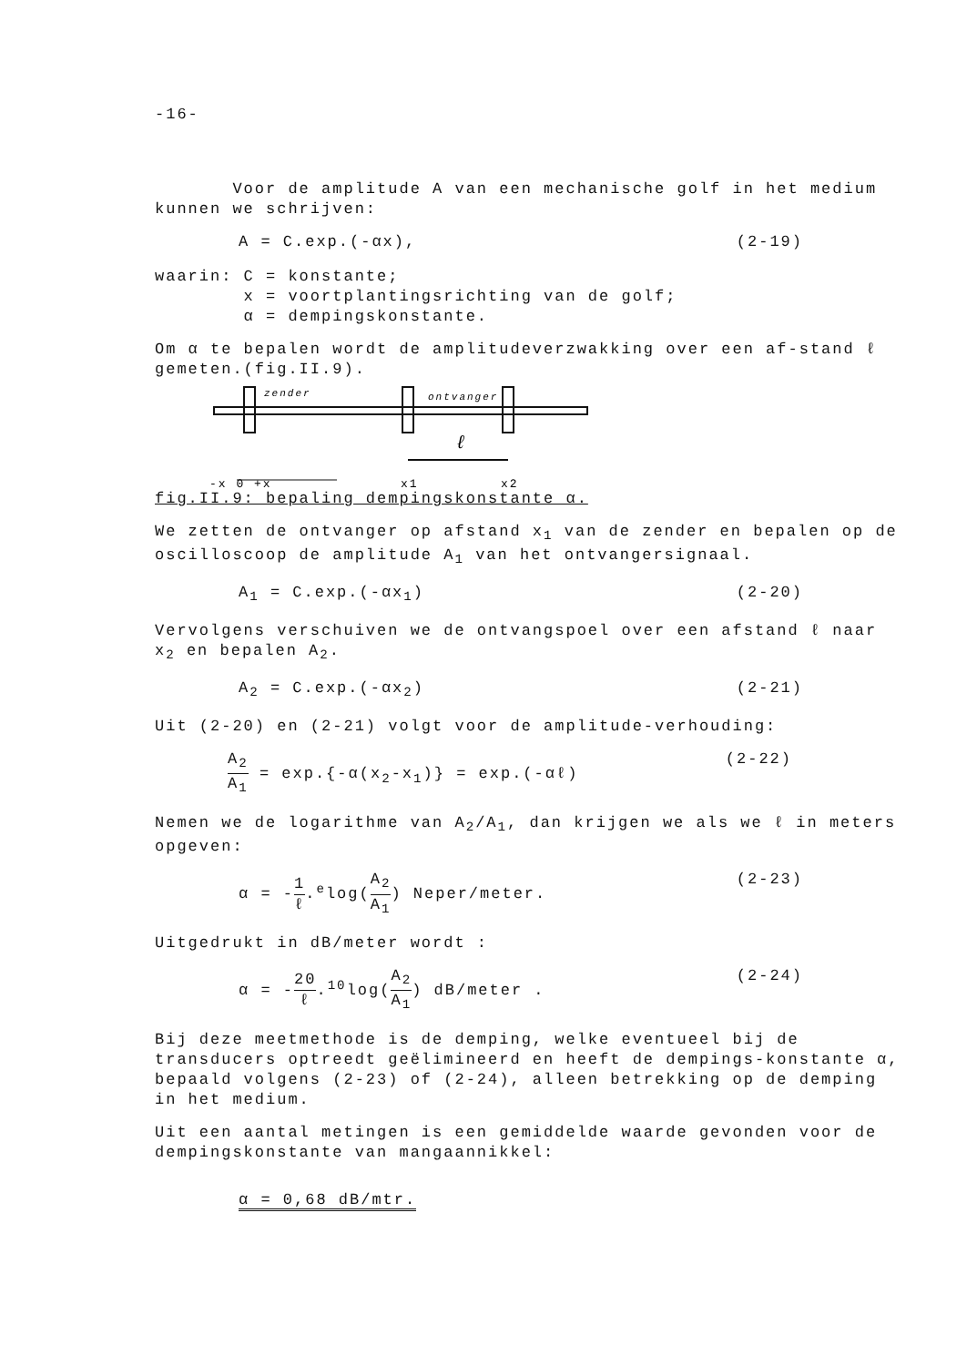-16-
Voor de amplitude A van een mechanische golf in het medium kunnen we schrijven:
A = C.exp.(-αx), (2-19)
waarin: C = konstante;
x = voortplantingsrichting van de golf;
α = dempingskonstante.
Om α te bepalen wordt de amplitudeverzwakking over een af-stand ℓ gemeten.(fig.II.9).
zender
ontvanger
ℓ
-x 0 +x
x1
x2
fig.II.9: bepaling dempingskonstante α.
We zetten de ontvanger op afstand x<sub>1</sub> van de zender en bepalen op de oscilloscoop de amplitude A<sub>1</sub> van het ontvangersignaal.
A<sub>1</sub> = C.exp.(-αx<sub>1</sub>) (2-20)
Vervolgens verschuiven we de ontvangspoel over een afstand ℓ naar x<sub>2</sub> en bepalen A<sub>2</sub>.
A<sub>2</sub> = C.exp.(-αx<sub>2</sub>) (2-21)
Uit (2-20) en (2-21) volgt voor de amplitude-verhouding:
A<sub>2</sub> A<sub>1</sub> = exp.{-α(x<sub>2</sub>-x<sub>1</sub>)} = exp.(-αℓ) (2-22)
Nemen we de logarithme van A<sub>2</sub>/A<sub>1</sub>, dan krijgen we als we ℓ in meters opgeven:
α = -1 ℓ.<sup>e</sup>log(A<sub>2</sub> A<sub>1</sub>) Neper/meter. (2-23)
Uitgedrukt in dB/meter wordt :
α = -20 ℓ.<sup>10</sup>log(A<sub>2</sub> A<sub>1</sub>) dB/meter . (2-24)
Bij deze meetmethode is de demping, welke eventueel bij de transducers optreedt geëlimineerd en heeft de dempings-konstante α, bepaald volgens (2-23) of (2-24), alleen betrekking op de demping in het medium.
Uit een aantal metingen is een gemiddelde waarde gevonden voor de dempingskonstante van mangaannikkel:
α = 0,68 dB/mtr.